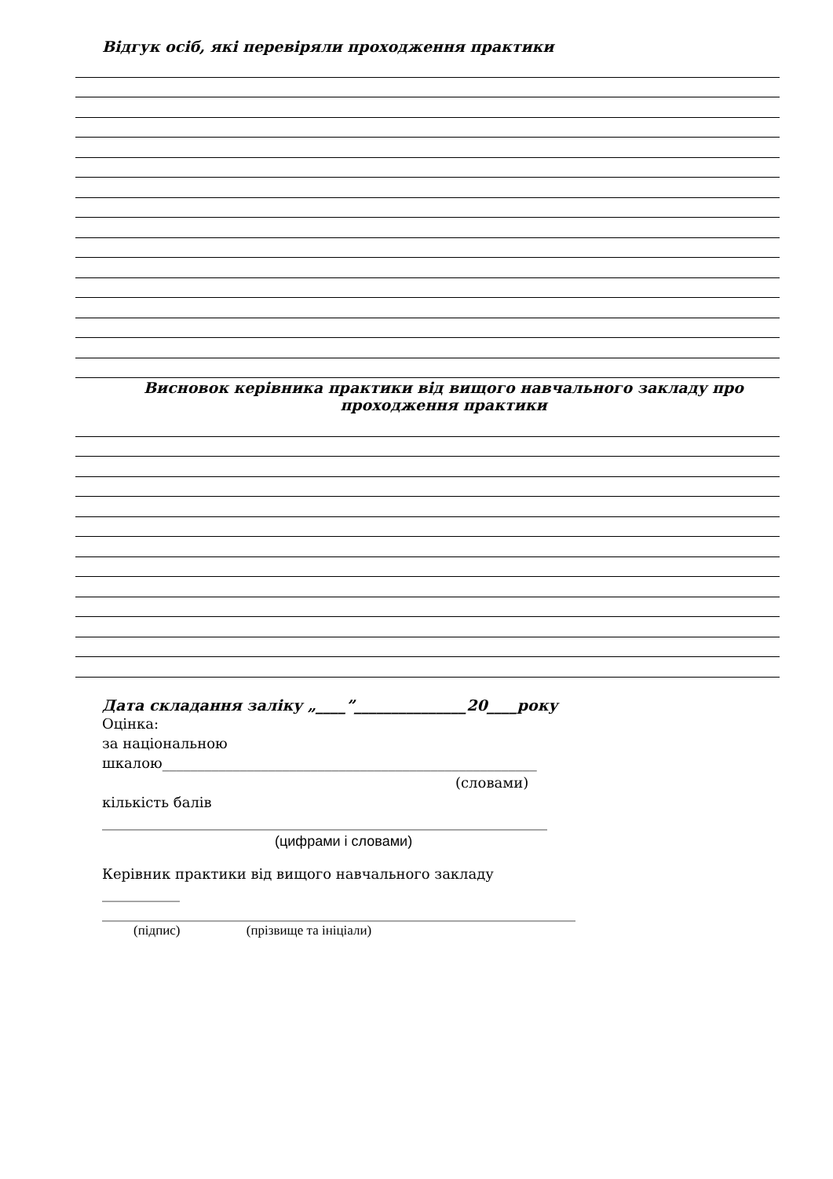Відгук осіб, які перевіряли проходження практики
Висновок керівника практики від вищого навчального закладу про проходження практики
Дата складання заліку „____”_______________20____року
Оцінка:
за національною
шкалою_____________________________________________________
(словами)
кількість балів
_______________________________________________________________
(цифрами і словами)
Керівник практики від вищого навчального закладу
___________
___________________________________________________________________
(підпис) (прізвище та ініціали)